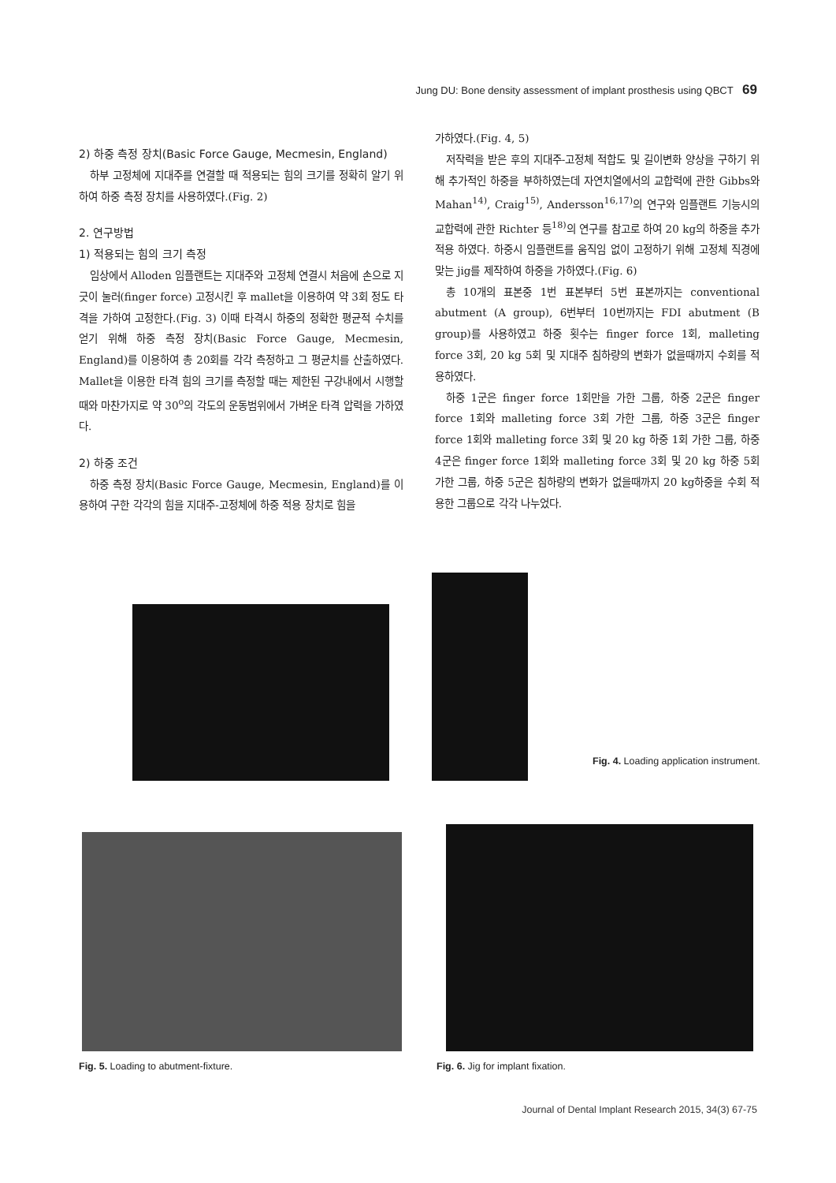Jung DU: Bone density assessment of implant prosthesis using QBCT 69
2) 하중 측정 장치(Basic Force Gauge, Mecmesin, England)
하부 고정체에 지대주를 연결할 때 적용되는 힘의 크기를 정확히 알기 위하여 하중 측정 장치를 사용하였다.(Fig. 2)
2. 연구방법
1) 적용되는 힘의 크기 측정
임상에서 Alloden 임플랜트는 지대주와 고정체 연결시 처음에 손으로 지긋이 눌러(finger force) 고정시킨 후 mallet을 이용하여 약 3회 정도 타격을 가하여 고정한다.(Fig. 3) 이때 타격시 하중의 정확한 평균적 수치를 얻기 위해 하중 측정 장치(Basic Force Gauge, Mecmesin, England)를 이용하여 총 20회를 각각 측정하고 그 평균치를 산출하였다. Mallet을 이용한 타격 힘의 크기를 측정할 때는 제한된 구강내에서 시행할 때와 마찬가지로 약 30<sup>o</sup>의 각도의 운동범위에서 가벼운 타격 압력을 가하였다.
2) 하중 조건
하중 측정 장치(Basic Force Gauge, Mecmesin, England)를 이용하여 구한 각각의 힘을 지대주-고정체에 하중 적용 장치로 힘을
가하였다.(Fig. 4, 5)
저작력을 받은 후의 지대주-고정체 적합도 및 길이변화 양상을 구하기 위해 추가적인 하중을 부하하였는데 자연치열에서의 교합력에 관한 Gibbs와 Mahan<sup>14)</sup>, Craig<sup>15)</sup>, Andersson<sup>16,17)</sup>의 연구와 임플랜트 기능시의 교합력에 관한 Richter 등<sup>18)</sup>의 연구를 참고로 하여 20 kg의 하중을 추가적용 하였다. 하중시 임플랜트를 움직임 없이 고정하기 위해 고정체 직경에 맞는 jig를 제작하여 하중을 가하였다.(Fig. 6)
총 10개의 표본중 1번 표본부터 5번 표본까지는 conventional abutment (A group), 6번부터 10번까지는 FDI abutment (B group)를 사용하였고 하중 횟수는 finger force 1회, malleting force 3회, 20 kg 5회 및 지대주 침하량의 변화가 없을때까지 수회를 적용하였다.
하중 1군은 finger force 1회만을 가한 그룹, 하중 2군은 finger force 1회와 malleting force 3회 가한 그룹, 하중 3군은 finger force 1회와 malleting force 3회 및 20 kg 하중 1회 가한 그룹, 하중 4군은 finger force 1회와 malleting force 3회 및 20 kg 하중 5회 가한 그룹, 하중 5군은 침하량의 변화가 없을때까지 20 kg하중을 수회 적용한 그룹으로 각각 나누었다.
Fig. 4. Loading application instrument.
Fig. 5. Loading to abutment-fixture.
Fig. 6. Jig for implant fixation.
Journal of Dental Implant Research 2015, 34(3) 67-75